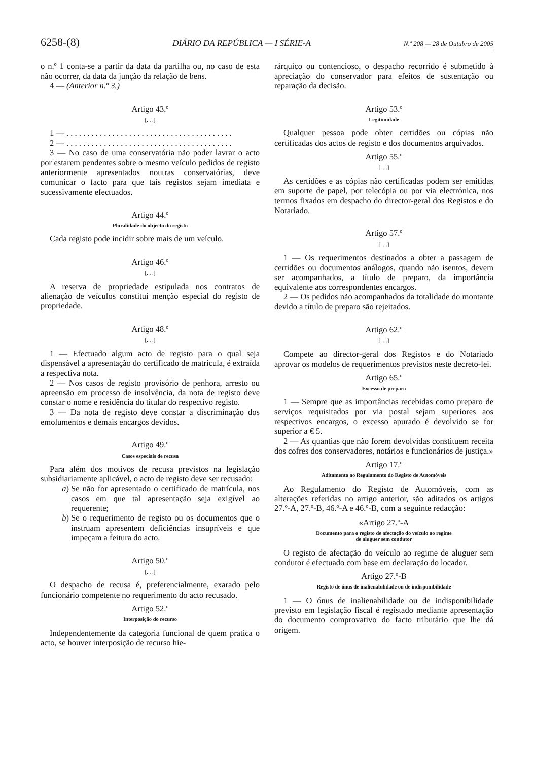6258-(8) DIÁRIO DA REPÚBLICA — I SÉRIE-A N.º 208 — 28 de Outubro de 2005
o n.º 1 conta-se a partir da data da partilha ou, no caso de esta não ocorrer, da data da junção da relação de bens.
4 — (Anterior n.º 3.)
Artigo 43.º
[. . .]
1 — . . . . . . . . . . . . . . . . . . . . . . . . . . . . . . . . . . . . . . . .
2 — . . . . . . . . . . . . . . . . . . . . . . . . . . . . . . . . . . . . . . . .
3 — No caso de uma conservatória não poder lavrar o acto por estarem pendentes sobre o mesmo veículo pedidos de registo anteriormente apresentados noutras conservatórias, deve comunicar o facto para que tais registos sejam imediata e sucessivamente efectuados.
Artigo 44.º
Pluralidade do objecto do registo
Cada registo pode incidir sobre mais de um veículo.
Artigo 46.º
[. . .]
A reserva de propriedade estipulada nos contratos de alienação de veículos constitui menção especial do registo de propriedade.
Artigo 48.º
[. . .]
1 — Efectuado algum acto de registo para o qual seja dispensável a apresentação do certificado de matrícula, é extraída a respectiva nota.
2 — Nos casos de registo provisório de penhora, arresto ou apreensão em processo de insolvência, da nota de registo deve constar o nome e residência do titular do respectivo registo.
3 — Da nota de registo deve constar a discriminação dos emolumentos e demais encargos devidos.
Artigo 49.º
Casos especiais de recusa
Para além dos motivos de recusa previstos na legislação subsidiariamente aplicável, o acto de registo deve ser recusado:
a) Se não for apresentado o certificado de matrícula, nos casos em que tal apresentação seja exigível ao requerente;
b) Se o requerimento de registo ou os documentos que o instruam apresentem deficiências insupríveis e que impeçam a feitura do acto.
Artigo 50.º
[. . .]
O despacho de recusa é, preferencialmente, exarado pelo funcionário competente no requerimento do acto recusado.
Artigo 52.º
Interposição do recurso
Independentemente da categoria funcional de quem pratica o acto, se houver interposição de recurso hie-
rárquico ou contencioso, o despacho recorrido é submetido à apreciação do conservador para efeitos de sustentação ou reparação da decisão.
Artigo 53.º
Legitimidade
Qualquer pessoa pode obter certidões ou cópias não certificadas dos actos de registo e dos documentos arquivados.
Artigo 55.º
[. . .]
As certidões e as cópias não certificadas podem ser emitidas em suporte de papel, por telecópia ou por via electrónica, nos termos fixados em despacho do director-geral dos Registos e do Notariado.
Artigo 57.º
[. . .]
1 — Os requerimentos destinados a obter a passagem de certidões ou documentos análogos, quando não isentos, devem ser acompanhados, a título de preparo, da importância equivalente aos correspondentes encargos.
2 — Os pedidos não acompanhados da totalidade do montante devido a título de preparo são rejeitados.
Artigo 62.º
[. . .]
Compete ao director-geral dos Registos e do Notariado aprovar os modelos de requerimentos previstos neste decreto-lei.
Artigo 65.º
Excesso de preparo
1 — Sempre que as importâncias recebidas como preparo de serviços requisitados por via postal sejam superiores aos respectivos encargos, o excesso apurado é devolvido se for superior a € 5.
2 — As quantias que não forem devolvidas constituem receita dos cofres dos conservadores, notários e funcionários de justiça.»
Artigo 17.º
Aditamento ao Regulamento do Registo de Automóveis
Ao Regulamento do Registo de Automóveis, com as alterações referidas no artigo anterior, são aditados os artigos 27.º-A, 27.º-B, 46.º-A e 46.º-B, com a seguinte redacção:
«Artigo 27.º-A
Documento para o registo de afectação do veículo ao regime
de aluguer sem condutor
O registo de afectação do veículo ao regime de aluguer sem condutor é efectuado com base em declaração do locador.
Artigo 27.º-B
Registo de ónus de inalienabilidade ou de indisponibilidade
1 — O ónus de inalienabilidade ou de indisponibilidade previsto em legislação fiscal é registado mediante apresentação do documento comprovativo do facto tributário que lhe dá origem.